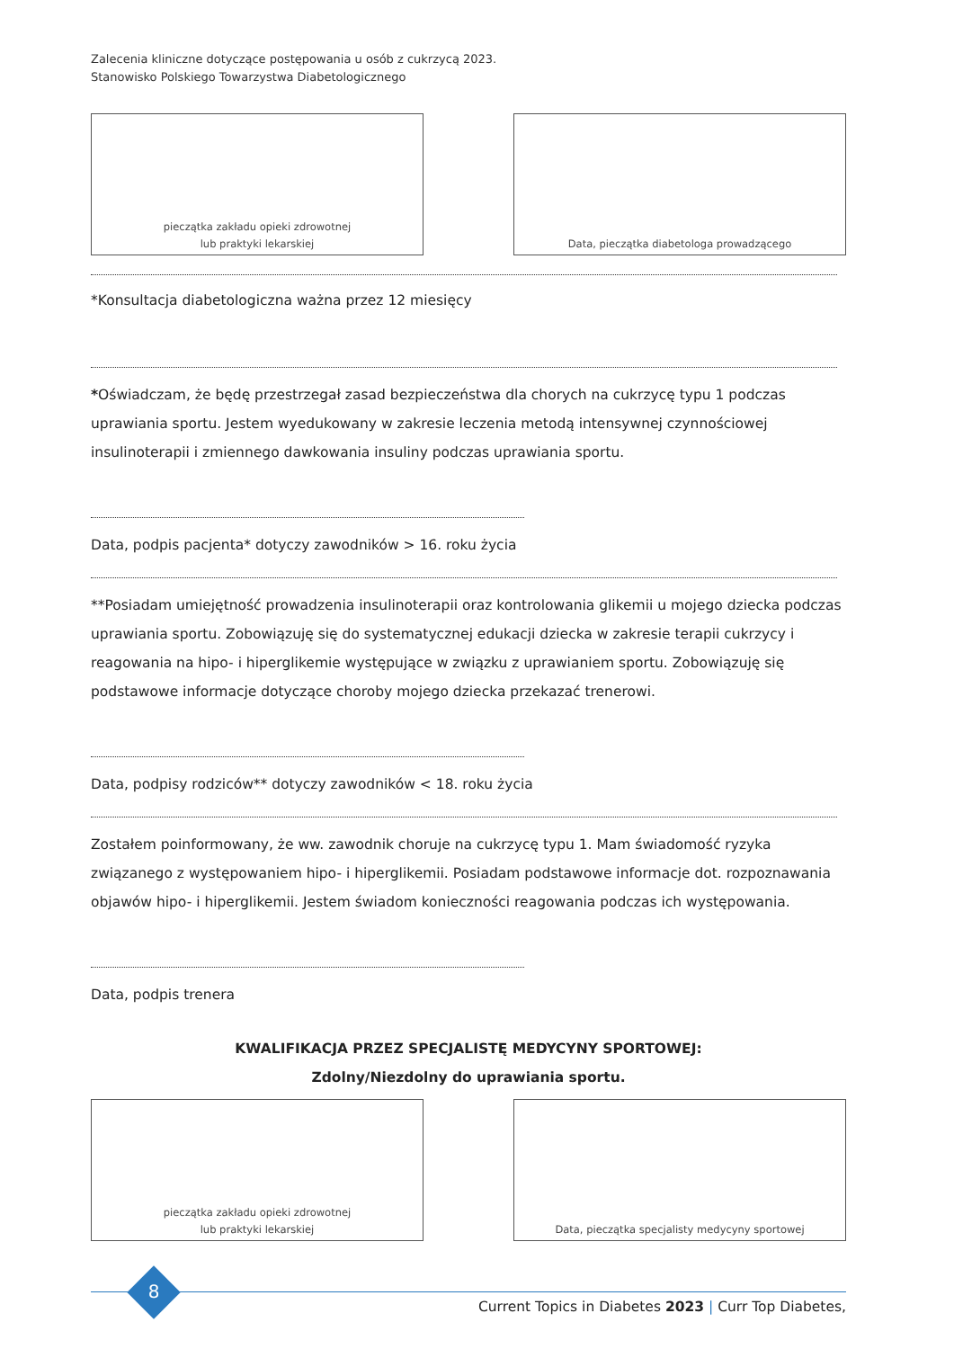Zalecenia kliniczne dotyczące postępowania u osób z cukrzycą 2023.
Stanowisko Polskiego Towarzystwa Diabetologicznego
pieczątka zakładu opieki zdrowotnej
lub praktyki lekarskiej
Data, pieczątka diabetologa prowadzącego
*Konsultacja diabetologiczna ważna przez 12 miesięcy
*Oświadczam, że będę przestrzegał zasad bezpieczeństwa dla chorych na cukrzycę typu 1 podczas uprawiania sportu. Jestem wyedukowany w zakresie leczenia metodą intensywnej czynnościowej insulinoterapii i zmiennego dawkowania insuliny podczas uprawiania sportu.
Data, podpis pacjenta* dotyczy zawodników > 16. roku życia
**Posiadam umiejętność prowadzenia insulinoterapii oraz kontrolowania glikemii u mojego dziecka podczas uprawiania sportu. Zobowiązuję się do systematycznej edukacji dziecka w zakresie terapii cukrzycy i reagowania na hipo- i hiperglikemie występujące w związku z uprawianiem sportu. Zobowiązuję się podstawowe informacje dotyczące choroby mojego dziecka przekazać trenerowi.
Data, podpisy rodziców** dotyczy zawodników < 18. roku życia
Zostałem poinformowany, że ww. zawodnik choruje na cukrzycę typu 1. Mam świadomość ryzyka związanego z występowaniem hipo- i hiperglikemii. Posiadam podstawowe informacje dot. rozpoznawania objawów hipo- i hiperglikemii. Jestem świadom konieczności reagowania podczas ich występowania.
Data, podpis trenera
KWALIFIKACJA PRZEZ SPECJALISTĘ MEDYCYNY SPORTOWEJ:
Zdolny/Niezdolny do uprawiania sportu.
pieczątka zakładu opieki zdrowotnej
lub praktyki lekarskiej
Data, pieczątka specjalisty medycyny sportowej
8
Current Topics in Diabetes 2023 | Curr Top Diabetes,